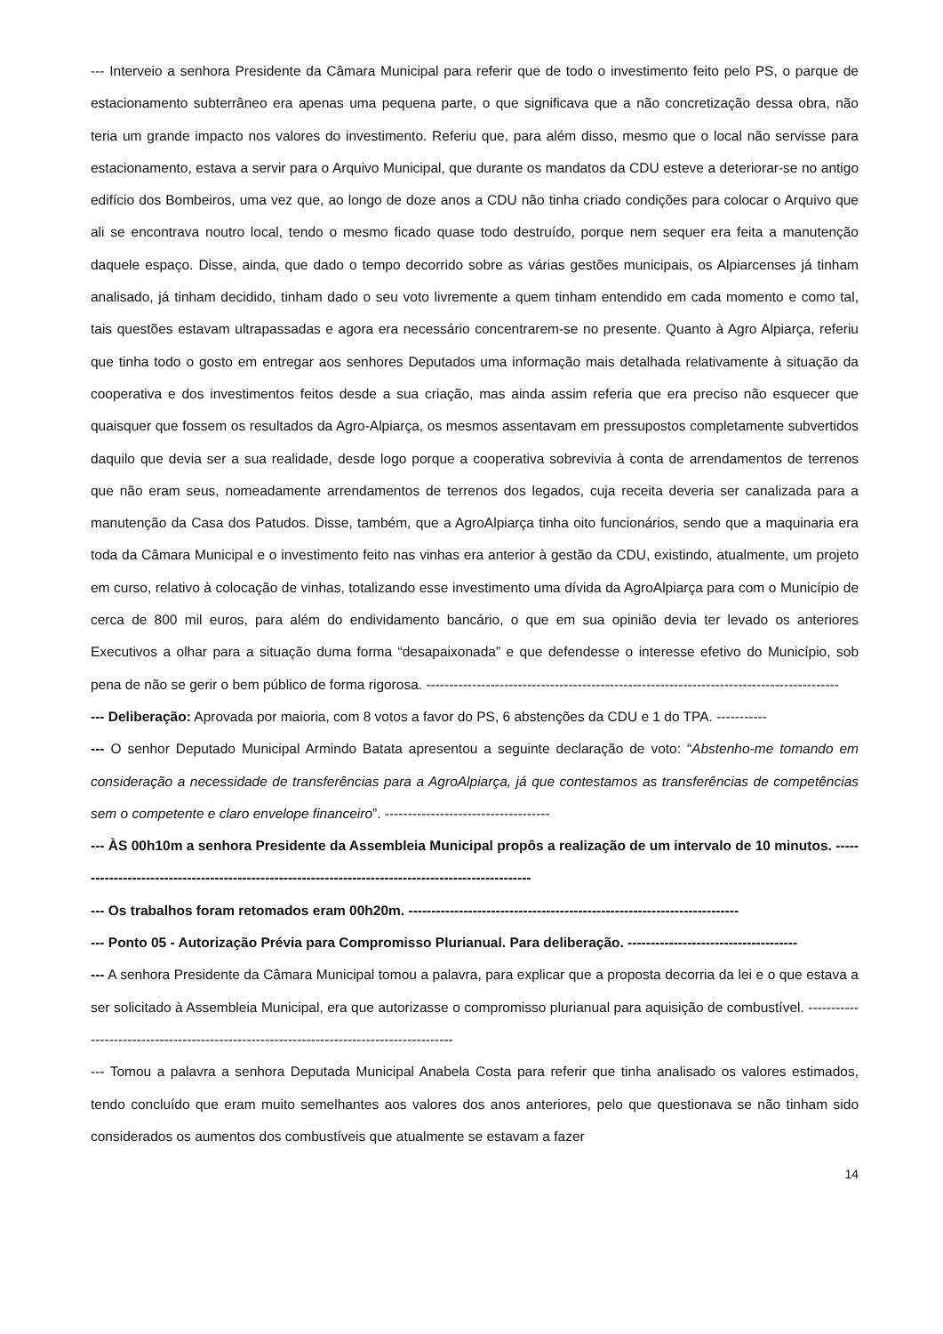--- Interveio a senhora Presidente da Câmara Municipal para referir que de todo o investimento feito pelo PS, o parque de estacionamento subterrâneo era apenas uma pequena parte, o que significava que a não concretização dessa obra, não teria um grande impacto nos valores do investimento. Referiu que, para além disso, mesmo que o local não servisse para estacionamento, estava a servir para o Arquivo Municipal, que durante os mandatos da CDU esteve a deteriorar-se no antigo edifício dos Bombeiros, uma vez que, ao longo de doze anos a CDU não tinha criado condições para colocar o Arquivo que ali se encontrava noutro local, tendo o mesmo ficado quase todo destruído, porque nem sequer era feita a manutenção daquele espaço. Disse, ainda, que dado o tempo decorrido sobre as várias gestões municipais, os Alpiarcenses já tinham analisado, já tinham decidido, tinham dado o seu voto livremente a quem tinham entendido em cada momento e como tal, tais questões estavam ultrapassadas e agora era necessário concentrarem-se no presente. Quanto à Agro Alpiarça, referiu que tinha todo o gosto em entregar aos senhores Deputados uma informação mais detalhada relativamente à situação da cooperativa e dos investimentos feitos desde a sua criação, mas ainda assim referia que era preciso não esquecer que quaisquer que fossem os resultados da Agro-Alpiarça, os mesmos assentavam em pressupostos completamente subvertidos daquilo que devia ser a sua realidade, desde logo porque a cooperativa sobrevivia à conta de arrendamentos de terrenos que não eram seus, nomeadamente arrendamentos de terrenos dos legados, cuja receita deveria ser canalizada para a manutenção da Casa dos Patudos. Disse, também, que a AgroAlpiarça tinha oito funcionários, sendo que a maquinaria era toda da Câmara Municipal e o investimento feito nas vinhas era anterior à gestão da CDU, existindo, atualmente, um projeto em curso, relativo à colocação de vinhas, totalizando esse investimento uma dívida da AgroAlpiarça para com o Município de cerca de 800 mil euros, para além do endividamento bancário, o que em sua opinião devia ter levado os anteriores Executivos a olhar para a situação duma forma “desapaixonada” e que defendesse o interesse efetivo do Município, sob pena de não se gerir o bem público de forma rigorosa. ------------------------------------------------------------------------------------------
--- Deliberação: Aprovada por maioria, com 8 votos a favor do PS, 6 abstenções da CDU e 1 do TPA. -----------
--- O senhor Deputado Municipal Armindo Batata apresentou a seguinte declaração de voto: “Abstenho-me tomando em consideração a necessidade de transferências para a AgroAlpiarça, já que contestamos as transferências de competências sem o competente e claro envelope financeiro”. ------------------------------------
--- ÀS 00h10m a senhora Presidente da Assembleia Municipal propôs a realização de um intervalo de 10 minutos. -----------------------------------------------------------------------------------------------------
--- Os trabalhos foram retomados eram 00h20m. ------------------------------------------------------------------------
--- Ponto 05 - Autorização Prévia para Compromisso Plurianual. Para deliberação. -------------------------------------
--- A senhora Presidente da Câmara Municipal tomou a palavra, para explicar que a proposta decorria da lei e o que estava a ser solicitado à Assembleia Municipal, era que autorizasse o compromisso plurianual para aquisição de combustível. ------------------------------------------------------------------------------------------
--- Tomou a palavra a senhora Deputada Municipal Anabela Costa para referir que tinha analisado os valores estimados, tendo concluído que eram muito semelhantes aos valores dos anos anteriores, pelo que questionava se não tinham sido considerados os aumentos dos combustíveis que atualmente se estavam a fazer
14